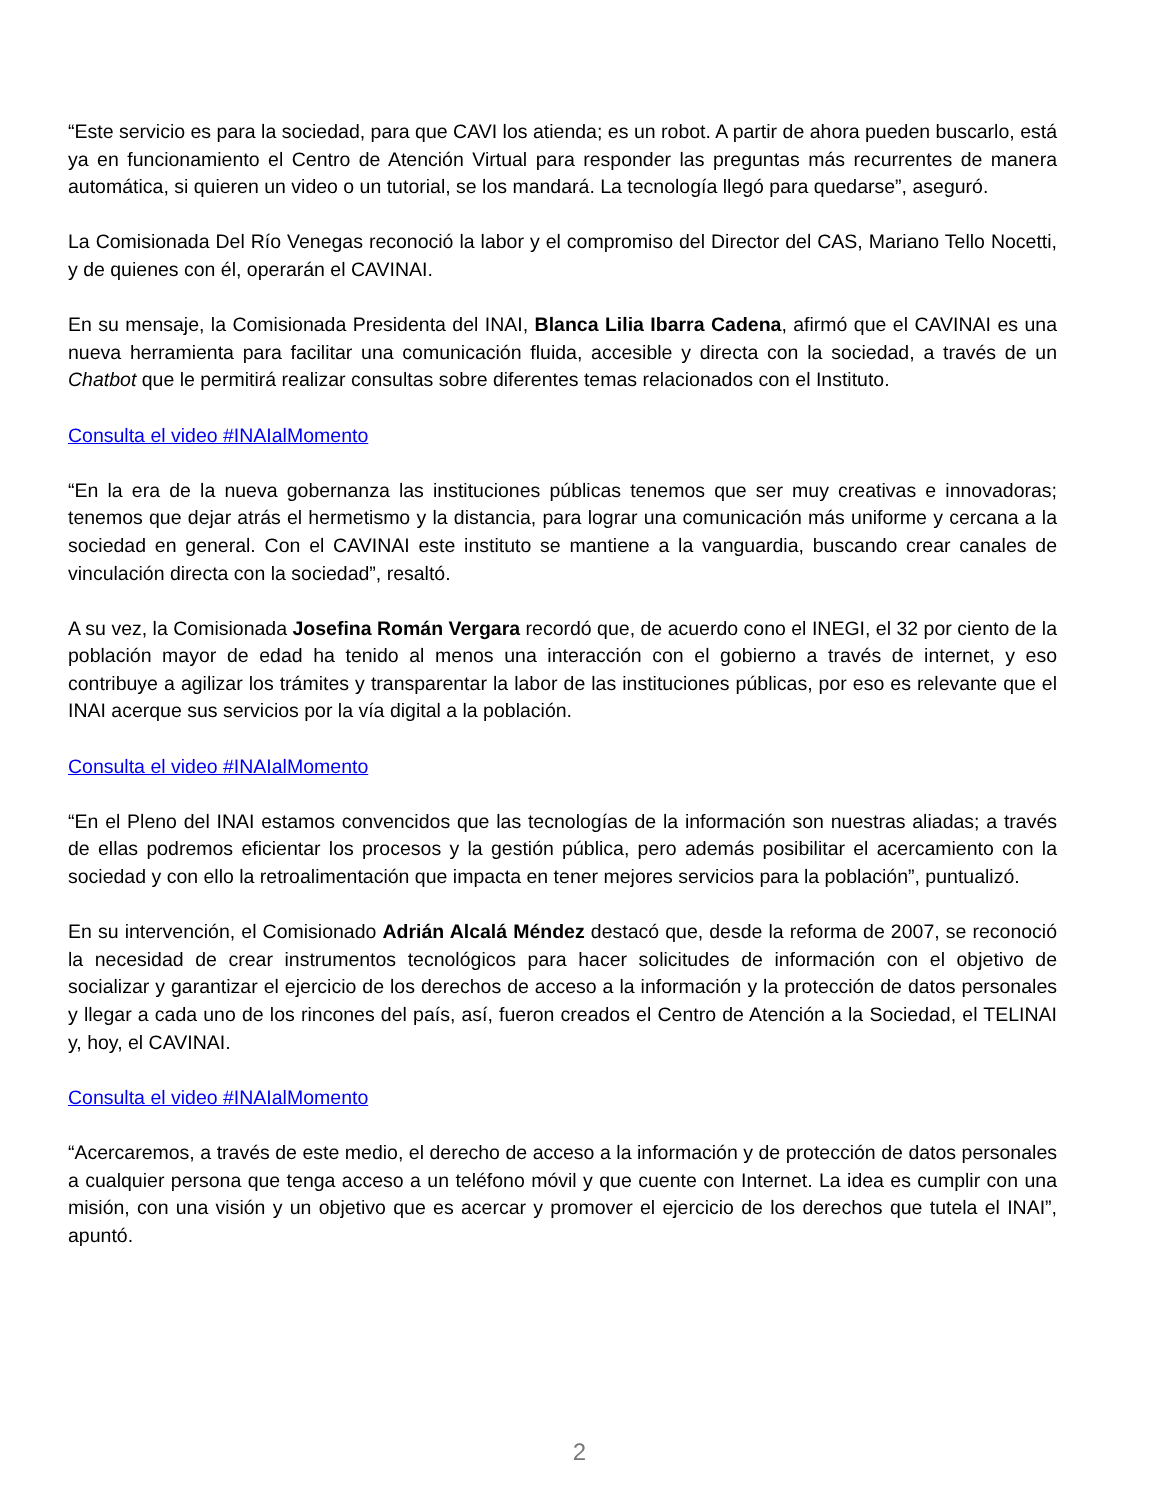“Este servicio es para la sociedad, para que CAVI los atienda; es un robot. A partir de ahora pueden buscarlo, está ya en funcionamiento el Centro de Atención Virtual para responder las preguntas más recurrentes de manera automática, si quieren un video o un tutorial, se los mandará. La tecnología llegó para quedarse”, aseguró.
La Comisionada Del Río Venegas reconoció la labor y el compromiso del Director del CAS, Mariano Tello Nocetti, y de quienes con él, operarán el CAVINAI.
En su mensaje, la Comisionada Presidenta del INAI, Blanca Lilia Ibarra Cadena, afirmó que el CAVINAI es una nueva herramienta para facilitar una comunicación fluida, accesible y directa con la sociedad, a través de un Chatbot que le permitirá realizar consultas sobre diferentes temas relacionados con el Instituto.
Consulta el video #INAIalMomento
“En la era de la nueva gobernanza las instituciones públicas tenemos que ser muy creativas e innovadoras; tenemos que dejar atrás el hermetismo y la distancia, para lograr una comunicación más uniforme y cercana a la sociedad en general. Con el CAVINAI este instituto se mantiene a la vanguardia, buscando crear canales de vinculación directa con la sociedad”, resaltó.
A su vez, la Comisionada Josefina Román Vergara recordó que, de acuerdo cono el INEGI, el 32 por ciento de la población mayor de edad ha tenido al menos una interacción con el gobierno a través de internet, y eso contribuye a agilizar los trámites y transparentar la labor de las instituciones públicas, por eso es relevante que el INAI acerque sus servicios por la vía digital a la población.
Consulta el video #INAIalMomento
“En el Pleno del INAI estamos convencidos que las tecnologías de la información son nuestras aliadas; a través de ellas podremos eficientar los procesos y la gestión pública, pero además posibilitar el acercamiento con la sociedad y con ello la retroalimentación que impacta en tener mejores servicios para la población”, puntualizó.
En su intervención, el Comisionado Adrián Alcalá Méndez destacó que, desde la reforma de 2007, se reconoció la necesidad de crear instrumentos tecnológicos para hacer solicitudes de información con el objetivo de socializar y garantizar el ejercicio de los derechos de acceso a la información y la protección de datos personales y llegar a cada uno de los rincones del país, así, fueron creados el Centro de Atención a la Sociedad, el TELINAI y, hoy, el CAVINAI.
Consulta el video #INAIalMomento
“Acercaremos, a través de este medio, el derecho de acceso a la información y de protección de datos personales a cualquier persona que tenga acceso a un teléfono móvil y que cuente con Internet. La idea es cumplir con una misión, con una visión y un objetivo que es acercar y promover el ejercicio de los derechos que tutela el INAI”, apuntó.
2